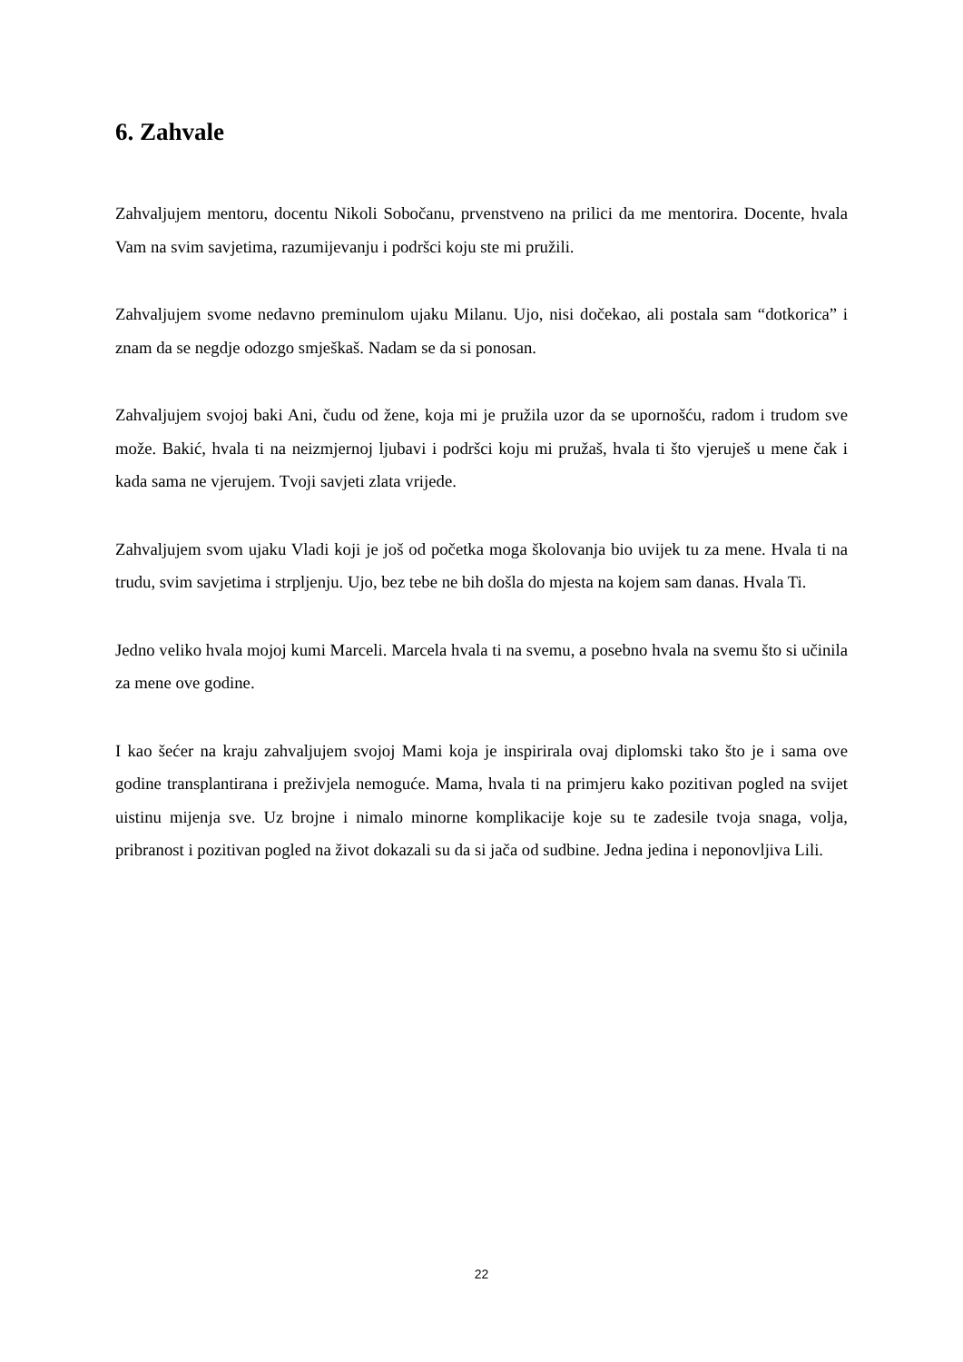6. Zahvale
Zahvaljujem mentoru, docentu Nikoli Sobočanu, prvenstveno na prilici da me mentorira. Docente, hvala Vam na svim savjetima, razumijevanju i podršci koju ste mi pružili.
Zahvaljujem svome nedavno preminulom ujaku Milanu. Ujo, nisi dočekao, ali postala sam “dotkorica” i znam da se negdje odozgo smješkaš. Nadam se da si ponosan.
Zahvaljujem svojoj baki Ani, čudu od žene, koja mi je pružila uzor da se upornošću, radom i trudom sve može. Bakić, hvala ti na neizmjernoj ljubavi i podršci koju mi pružaš, hvala ti što vjeruješ u mene čak i kada sama ne vjerujem. Tvoji savjeti zlata vrijede.
Zahvaljujem svom ujaku Vladi koji je još od početka moga školovanja bio uvijek tu za mene. Hvala ti na trudu, svim savjetima i strpljenju. Ujo, bez tebe ne bih došla do mjesta na kojem sam danas. Hvala Ti.
Jedno veliko hvala mojoj kumi Marceli. Marcela hvala ti na svemu, a posebno hvala na svemu što si učinila za mene ove godine.
I kao šećer na kraju zahvaljujem svojoj Mami koja je inspirirala ovaj diplomski tako što je i sama ove godine transplantirana i preživjela nemoguće. Mama, hvala ti na primjeru kako pozitivan pogled na svijet uistinu mijenja sve. Uz brojne i nimalo minorne komplikacije koje su te zadesile tvoja snaga, volja, pribranost i pozitivan pogled na život dokazali su da si jača od sudbine. Jedna jedina i neponovljiva Lili.
22